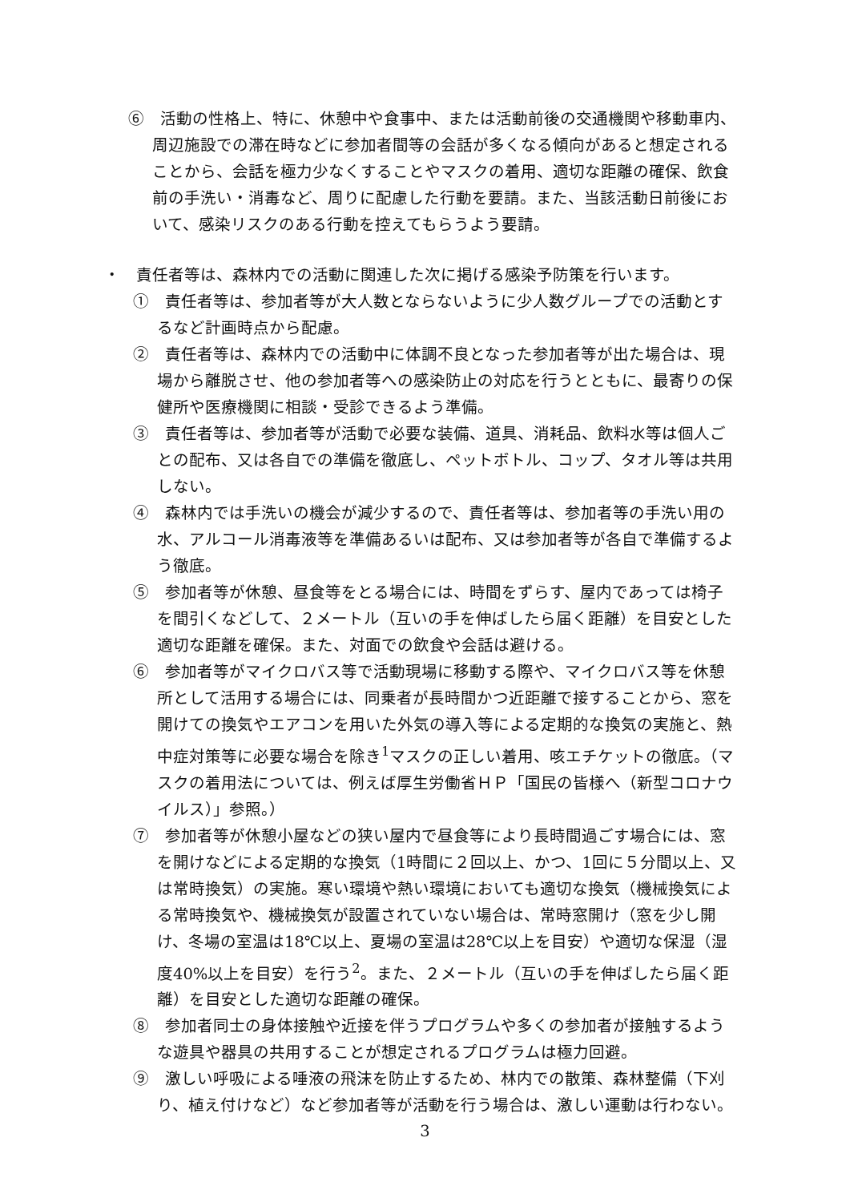⑥　活動の性格上、特に、休憩中や食事中、または活動前後の交通機関や移動車内、周辺施設での滞在時などに参加者間等の会話が多くなる傾向があると想定されることから、会話を極力少なくすることやマスクの着用、適切な距離の確保、飲食前の手洗い・消毒など、周りに配慮した行動を要請。また、当該活動日前後において、感染リスクのある行動を控えてもらうよう要請。
・　責任者等は、森林内での活動に関連した次に掲げる感染予防策を行います。
①　責任者等は、参加者等が大人数とならないように少人数グループでの活動とするなど計画時点から配慮。
②　責任者等は、森林内での活動中に体調不良となった参加者等が出た場合は、現場から離脱させ、他の参加者等への感染防止の対応を行うとともに、最寄りの保健所や医療機関に相談・受診できるよう準備。
③　責任者等は、参加者等が活動で必要な装備、道具、消耗品、飲料水等は個人ごとの配布、又は各自での準備を徹底し、ペットボトル、コップ、タオル等は共用しない。
④　森林内では手洗いの機会が減少するので、責任者等は、参加者等の手洗い用の水、アルコール消毒液等を準備あるいは配布、又は参加者等が各自で準備するよう徹底。
⑤　参加者等が休憩、昼食等をとる場合には、時間をずらす、屋内であっては椅子を間引くなどして、２メートル（互いの手を伸ばしたら届く距離）を目安とした適切な距離を確保。また、対面での飲食や会話は避ける。
⑥　参加者等がマイクロバス等で活動現場に移動する際や、マイクロバス等を休憩所として活用する場合には、同乗者が長時間かつ近距離で接することから、窓を開けての換気やエアコンを用いた外気の導入等による定期的な換気の実施と、熱中症対策等に必要な場合を除き<sup>1</sup>マスクの正しい着用、咳エチケットの徹底。（マスクの着用法については、例えば厚生労働省ＨＰ「国民の皆様へ（新型コロナウイルス）」参照。）
⑦　参加者等が休憩小屋などの狭い屋内で昼食等により長時間過ごす場合には、窓を開けなどによる定期的な換気（1時間に２回以上、かつ、1回に５分間以上、又は常時換気）の実施。寒い環境や熱い環境においても適切な換気（機械換気による常時換気や、機械換気が設置されていない場合は、常時窓開け（窓を少し開け、冬場の室温は18℃以上、夏場の室温は28℃以上を目安）や適切な保湿（湿度40%以上を目安）を行う<sup>2</sup>。また、２メートル（互いの手を伸ばしたら届く距離）を目安とした適切な距離の確保。
⑧　参加者同士の身体接触や近接を伴うプログラムや多くの参加者が接触するような遊具や器具の共用することが想定されるプログラムは極力回避。
⑨　激しい呼吸による唾液の飛沫を防止するため、林内での散策、森林整備（下刈り、植え付けなど）など参加者等が活動を行う場合は、激しい運動は行わない。
3